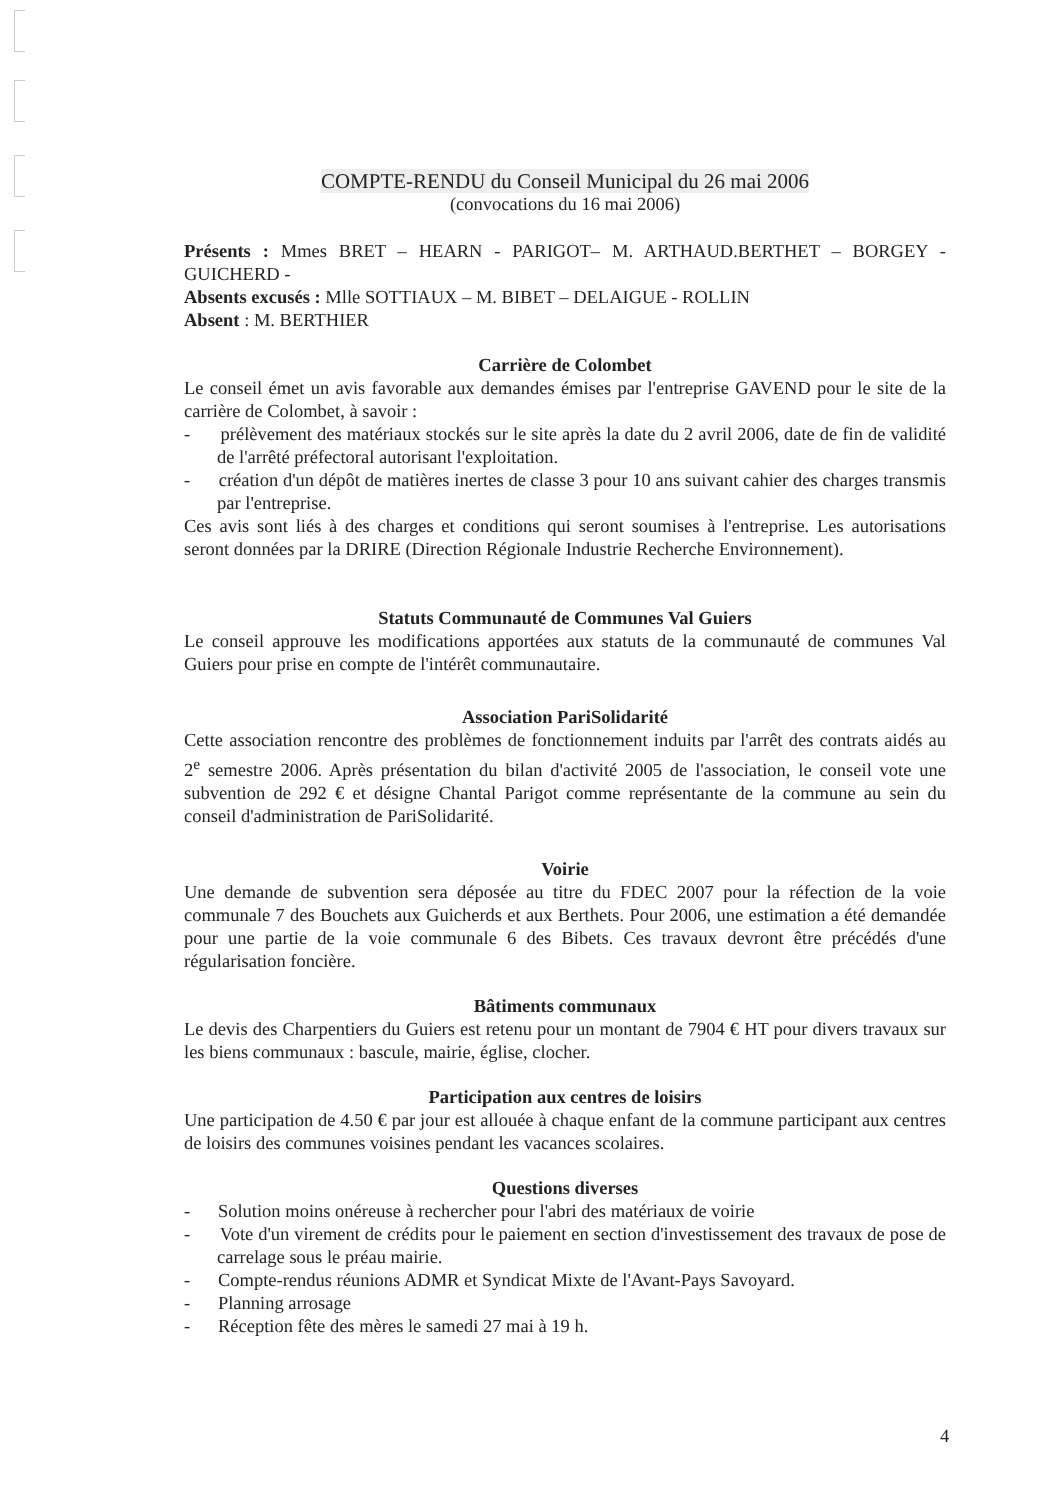COMPTE-RENDU du Conseil Municipal du 26 mai 2006
(convocations du 16 mai 2006)
Présents : Mmes BRET – HEARN - PARIGOT– M. ARTHAUD.BERTHET – BORGEY - GUICHERD -
Absents excusés : Mlle SOTTIAUX – M. BIBET – DELAIGUE - ROLLIN
Absent : M. BERTHIER
Carrière de Colombet
Le conseil émet un avis favorable aux demandes émises par l'entreprise GAVEND pour le site de la carrière de Colombet, à savoir :
- prélèvement des matériaux stockés sur le site après la date du 2 avril 2006, date de fin de validité de l'arrêté préfectoral autorisant l'exploitation.
- création d'un dépôt de matières inertes de classe 3 pour 10 ans suivant cahier des charges transmis par l'entreprise.
Ces avis sont liés à des charges et conditions qui seront soumises à l'entreprise. Les autorisations seront données par la DRIRE (Direction Régionale Industrie Recherche Environnement).
Statuts Communauté de Communes Val Guiers
Le conseil approuve les modifications apportées aux statuts de la communauté de communes Val Guiers pour prise en compte de l'intérêt communautaire.
Association PariSolidarité
Cette association rencontre des problèmes de fonctionnement induits par l'arrêt des contrats aidés au 2<sup>e</sup> semestre 2006. Après présentation du bilan d'activité 2005 de l'association, le conseil vote une subvention de 292 € et désigne Chantal Parigot comme représentante de la commune au sein du conseil d'administration de PariSolidarité.
Voirie
Une demande de subvention sera déposée au titre du FDEC 2007 pour la réfection de la voie communale 7 des Bouchets aux Guicherds et aux Berthets. Pour 2006, une estimation a été demandée pour une partie de la voie communale 6 des Bibets. Ces travaux devront être précédés d'une régularisation foncière.
Bâtiments communaux
Le devis des Charpentiers du Guiers est retenu pour un montant de 7904 € HT pour divers travaux sur les biens communaux : bascule, mairie, église, clocher.
Participation aux centres de loisirs
Une participation de 4.50 € par jour est allouée à chaque enfant de la commune participant aux centres de loisirs des communes voisines pendant les vacances scolaires.
Questions diverses
- Solution moins onéreuse à rechercher pour l'abri des matériaux de voirie
- Vote d'un virement de crédits pour le paiement en section d'investissement des travaux de pose de carrelage sous le préau mairie.
- Compte-rendus réunions ADMR et Syndicat Mixte de l'Avant-Pays Savoyard.
- Planning arrosage
- Réception fête des mères le samedi 27 mai à 19 h.
4